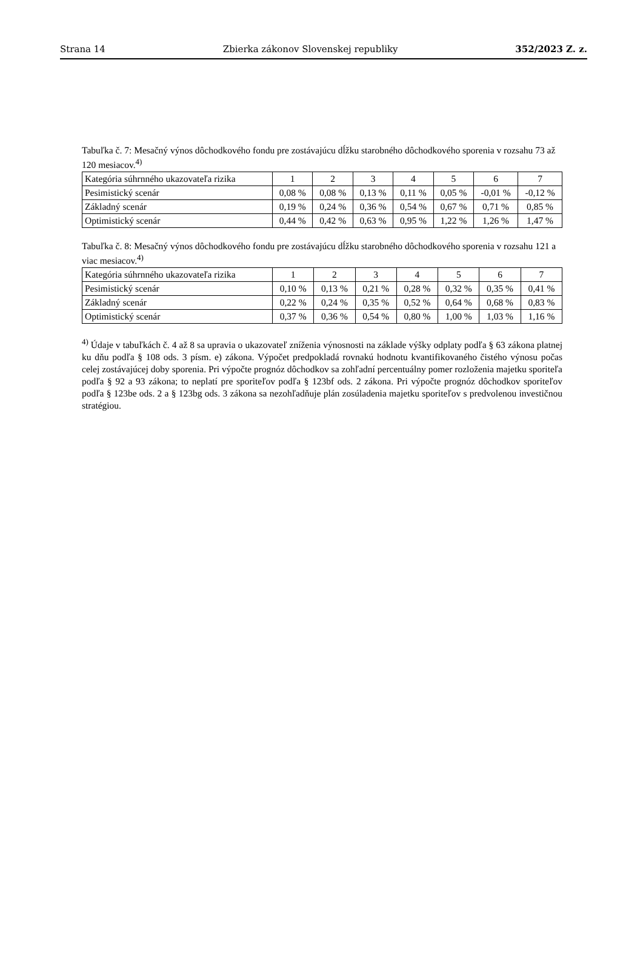Strana 14 Zbierka zákonov Slovenskej republiky 352/2023 Z. z.
Tabuľka č. 7: Mesačný výnos dôchodkového fondu pre zostávajúcu dĺžku starobného dôchodkového sporenia v rozsahu 73 až 120 mesiacov.<sup>4)</sup>
| Kategória súhrnného ukazovateľa rizika | 1 | 2 | 3 | 4 | 5 | 6 | 7 |
| --- | --- | --- | --- | --- | --- | --- | --- |
| Pesimistický scenár | 0,08 % | 0,08 % | 0,13 % | 0,11 % | 0,05 % | -0,01 % | -0,12 % |
| Základný scenár | 0,19 % | 0,24 % | 0,36 % | 0,54 % | 0,67 % | 0,71 % | 0,85 % |
| Optimistický scenár | 0,44 % | 0,42 % | 0,63 % | 0,95 % | 1,22 % | 1,26 % | 1,47 % |
Tabuľka č. 8: Mesačný výnos dôchodkového fondu pre zostávajúcu dĺžku starobného dôchodkového sporenia v rozsahu 121 a viac mesiacov.<sup>4)</sup>
| Kategória súhrnného ukazovateľa rizika | 1 | 2 | 3 | 4 | 5 | 6 | 7 |
| --- | --- | --- | --- | --- | --- | --- | --- |
| Pesimistický scenár | 0,10 % | 0,13 % | 0,21 % | 0,28 % | 0,32 % | 0,35 % | 0,41 % |
| Základný scenár | 0,22 % | 0,24 % | 0,35 % | 0,52 % | 0,64 % | 0,68 % | 0,83 % |
| Optimistický scenár | 0,37 % | 0,36 % | 0,54 % | 0,80 % | 1,00 % | 1,03 % | 1,16 % |
<sup>4)</sup> Údaje v tabuľkách č. 4 až 8 sa upravia o ukazovateľ zníženia výnosnosti na základe výšky odplaty podľa § 63 zákona platnej ku dňu podľa § 108 ods. 3 písm. e) zákona. Výpočet predpokladá rovnakú hodnotu kvantifikovaného čistého výnosu počas celej zostávajúcej doby sporenia. Pri výpočte prognóz dôchodkov sa zohľadní percentuálny pomer rozloženia majetku sporiteľa podľa § 92 a 93 zákona; to neplatí pre sporiteľov podľa § 123bf ods. 2 zákona. Pri výpočte prognóz dôchodkov sporiteľov podľa § 123be ods. 2 a § 123bg ods. 3 zákona sa nezohľadňuje plán zosúladenia majetku sporiteľov s predvolenou investičnou stratégiou.